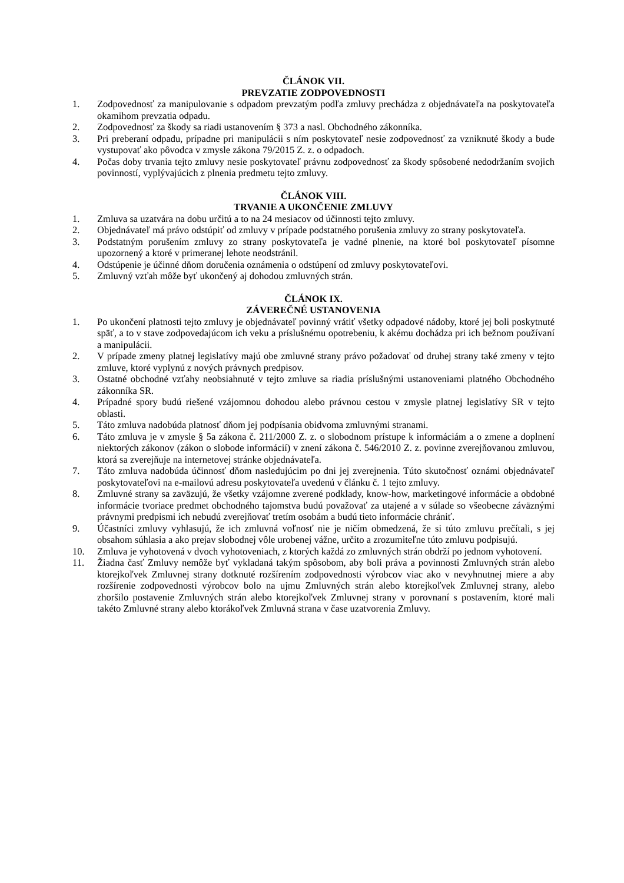ČLÁNOK VII.
PREVZATIE ZODPOVEDNOSTI
1. Zodpovednosť za manipulovanie s odpadom prevzatým podľa zmluvy prechádza z objednávateľa na poskytovateľa okamihom prevzatia odpadu.
2. Zodpovednosť za škody sa riadi ustanovením § 373 a nasl. Obchodného zákonníka.
3. Pri preberaní odpadu, prípadne pri manipulácii s ním poskytovateľ nesie zodpovednosť za vzniknuté škody a bude vystupovať ako pôvodca v zmysle zákona 79/2015 Z. z. o odpadoch.
4. Počas doby trvania tejto zmluvy nesie poskytovateľ právnu zodpovednosť za škody spôsobené nedodržaním svojich povinností, vyplývajúcich z plnenia predmetu tejto zmluvy.
ČLÁNOK VIII.
TRVANIE A UKONČENIE ZMLUVY
1. Zmluva sa uzatvára na dobu určitú a to na 24 mesiacov od účinnosti tejto zmluvy.
2. Objednávateľ má právo odstúpiť od zmluvy v prípade podstatného porušenia zmluvy zo strany poskytovateľa.
3. Podstatným porušením zmluvy zo strany poskytovateľa je vadné plnenie, na ktoré bol poskytovateľ písomne upozornený a ktoré v primeranej lehote neodstránil.
4. Odstúpenie je účinné dňom doručenia oznámenia o odstúpení od zmluvy poskytovateľovi.
5. Zmluvný vzťah môže byť ukončený aj dohodou zmluvných strán.
ČLÁNOK IX.
ZÁVEREČNÉ USTANOVENIA
1. Po ukončení platnosti tejto zmluvy je objednávateľ povinný vrátiť všetky odpadové nádoby, ktoré jej boli poskytnuté späť, a to v stave zodpovedajúcom ich veku a príslušnému opotrebeniu, k akému dochádza pri ich bežnom používaní a manipulácii.
2. V prípade zmeny platnej legislatívy majú obe zmluvné strany právo požadovať od druhej strany také zmeny v tejto zmluve, ktoré vyplynú z nových právnych predpisov.
3. Ostatné obchodné vzťahy neobsiahnuté v tejto zmluve sa riadia príslušnými ustanoveniami platného Obchodného zákonníka SR.
4. Prípadné spory budú riešené vzájomnou dohodou alebo právnou cestou v zmysle platnej legislatívy SR v tejto oblasti.
5. Táto zmluva nadobúda platnosť dňom jej podpísania obidvoma zmluvnými stranami.
6. Táto zmluva je v zmysle § 5a zákona č. 211/2000 Z. z. o slobodnom prístupe k informáciám a o zmene a doplnení niektorých zákonov (zákon o slobode informácií) v znení zákona č. 546/2010 Z. z. povinne zverejňovanou zmluvou, ktorá sa zverejňuje na internetovej stránke objednávateľa.
7. Táto zmluva nadobúda účinnosť dňom nasledujúcim po dni jej zverejnenia. Túto skutočnosť oznámi objednávateľ poskytovateľovi na e-mailovú adresu poskytovateľa uvedenú v článku č. 1 tejto zmluvy.
8. Zmluvné strany sa zaväzujú, že všetky vzájomne zverené podklady, know-how, marketingové informácie a obdobné informácie tvoriace predmet obchodného tajomstva budú považovať za utajené a v súlade so všeobecne záväznými právnymi predpismi ich nebudú zverejňovať tretím osobám a budú tieto informácie chrániť.
9. Účastníci zmluvy vyhlasujú, že ich zmluvná voľnosť nie je ničím obmedzená, že si túto zmluvu prečítali, s jej obsahom súhlasia a ako prejav slobodnej vôle urobenej vážne, určito a zrozumiteľne túto zmluvu podpisujú.
10. Zmluva je vyhotovená v dvoch vyhotoveniach, z ktorých každá zo zmluvných strán obdrží po jednom vyhotovení.
11. Žiadna časť Zmluvy nemôže byť vykladaná takým spôsobom, aby boli práva a povinnosti Zmluvných strán alebo ktorejkoľvek Zmluvnej strany dotknuté rozšírením zodpovednosti výrobcov viac ako v nevyhnutnej miere a aby rozšírenie zodpovednosti výrobcov bolo na ujmu Zmluvných strán alebo ktorejkoľvek Zmluvnej strany, alebo zhoršilo postavenie Zmluvných strán alebo ktorejkoľvek Zmluvnej strany v porovnaní s postavením, ktoré mali takéto Zmluvné strany alebo ktorákoľvek Zmluvná strana v čase uzatvorenia Zmluvy.